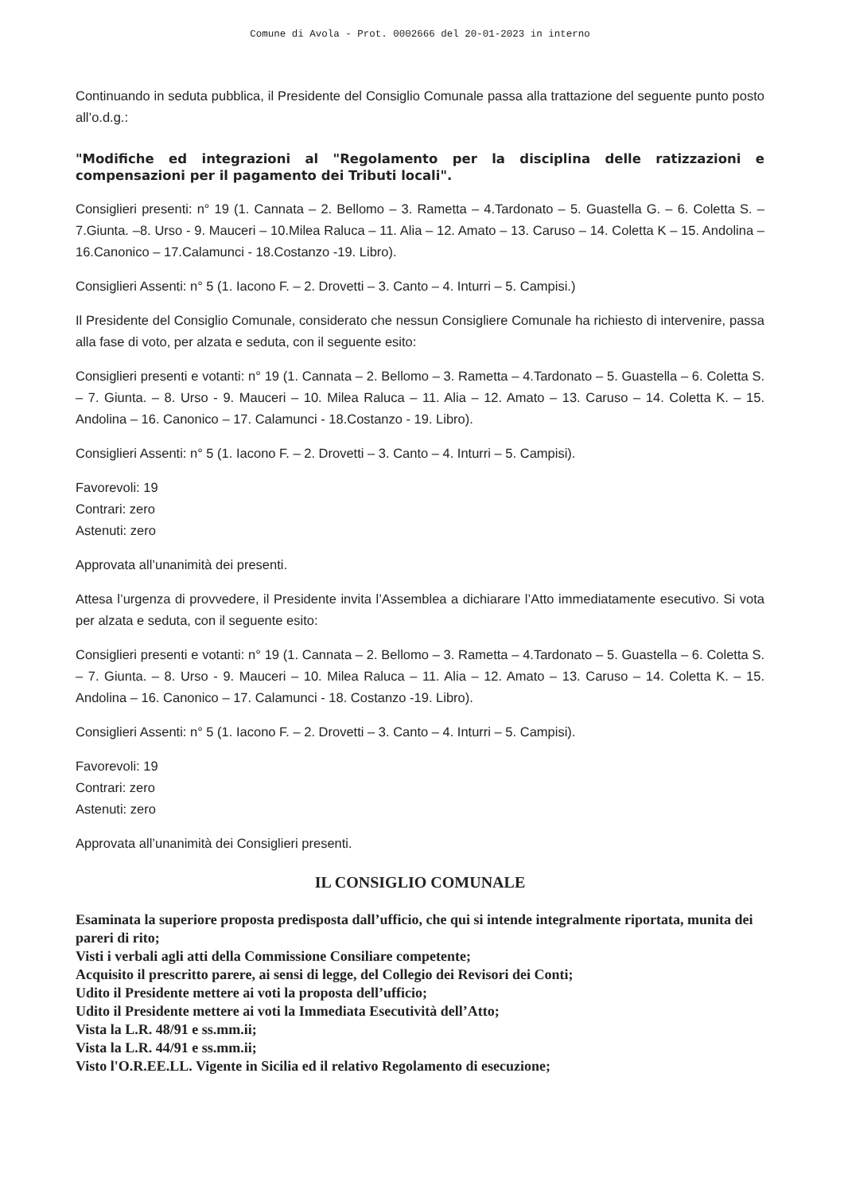Comune di Avola - Prot. 0002666 del 20-01-2023 in interno
Continuando in seduta pubblica, il Presidente del Consiglio Comunale passa alla trattazione del seguente punto posto all’o.d.g.:
"Modifiche ed integrazioni al "Regolamento per la disciplina delle ratizzazioni e compensazioni per il pagamento dei Tributi locali".
Consiglieri presenti: n° 19 (1. Cannata – 2. Bellomo – 3. Rametta – 4.Tardonato – 5. Guastella G. – 6. Coletta S. – 7.Giunta. –8. Urso - 9. Mauceri – 10.Milea Raluca – 11. Alia – 12. Amato – 13. Caruso – 14. Coletta K – 15. Andolina – 16.Canonico – 17.Calamunci - 18.Costanzo -19. Libro).
Consiglieri Assenti: n° 5 (1. Iacono F. – 2. Drovetti – 3. Canto – 4. Inturri – 5. Campisi.)
Il Presidente del Consiglio Comunale, considerato che nessun Consigliere Comunale ha richiesto di intervenire, passa alla fase di voto, per alzata e seduta, con il seguente esito:
Consiglieri presenti e votanti: n° 19 (1. Cannata – 2. Bellomo – 3. Rametta – 4.Tardonato – 5. Guastella – 6. Coletta S. – 7. Giunta. – 8. Urso - 9. Mauceri – 10. Milea Raluca – 11. Alia – 12. Amato – 13. Caruso – 14. Coletta K. – 15. Andolina – 16. Canonico – 17. Calamunci - 18.Costanzo - 19. Libro).
Consiglieri Assenti: n° 5 (1. Iacono F. – 2. Drovetti – 3. Canto – 4. Inturri – 5. Campisi).
Favorevoli: 19
Contrari: zero
Astenuti: zero
Approvata all’unanimità dei presenti.
Attesa l’urgenza di provvedere, il Presidente invita l’Assemblea a dichiarare l’Atto immediatamente esecutivo. Si vota per alzata e seduta, con il seguente esito:
Consiglieri presenti e votanti: n° 19 (1. Cannata – 2. Bellomo – 3. Rametta – 4.Tardonato – 5. Guastella – 6. Coletta S. – 7. Giunta. – 8. Urso - 9. Mauceri – 10. Milea Raluca – 11. Alia – 12. Amato – 13. Caruso – 14. Coletta K. – 15. Andolina – 16. Canonico – 17. Calamunci - 18. Costanzo -19. Libro).
Consiglieri Assenti: n° 5 (1. Iacono F. – 2. Drovetti – 3. Canto – 4. Inturri – 5. Campisi).
Favorevoli: 19
Contrari: zero
Astenuti: zero
Approvata all’unanimità dei Consiglieri presenti.
IL CONSIGLIO COMUNALE
Esaminata la superiore proposta predisposta dall’ufficio, che qui si intende integralmente riportata, munita dei pareri di rito;
Visti i verbali agli atti della Commissione Consiliare competente;
Acquisito il prescritto parere, ai sensi di legge, del Collegio dei Revisori dei Conti;
Udito il Presidente mettere ai voti la proposta dell’ufficio;
Udito il Presidente mettere ai voti la Immediata Esecutività dell’Atto;
Vista la L.R. 48/91 e ss.mm.ii;
Vista la L.R. 44/91 e ss.mm.ii;
Visto l'O.R.EE.LL. Vigente in Sicilia ed il relativo Regolamento di esecuzione;